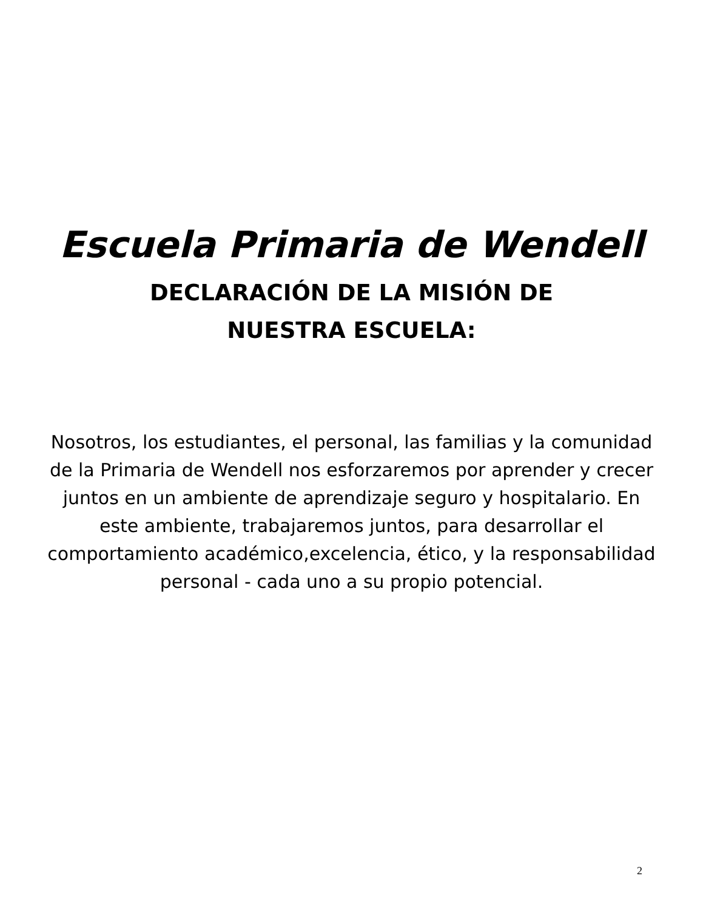Escuela Primaria de Wendell
DECLARACIÓN DE LA MISIÓN DE NUESTRA ESCUELA:
Nosotros, los estudiantes, el personal, las familias y la comunidad de la Primaria de Wendell nos esforzaremos por aprender y crecer juntos en un ambiente de aprendizaje seguro y hospitalario. En este ambiente, trabajaremos juntos, para desarrollar el comportamiento académico,excelencia, ético, y la responsabilidad personal - cada uno a su propio potencial.
2